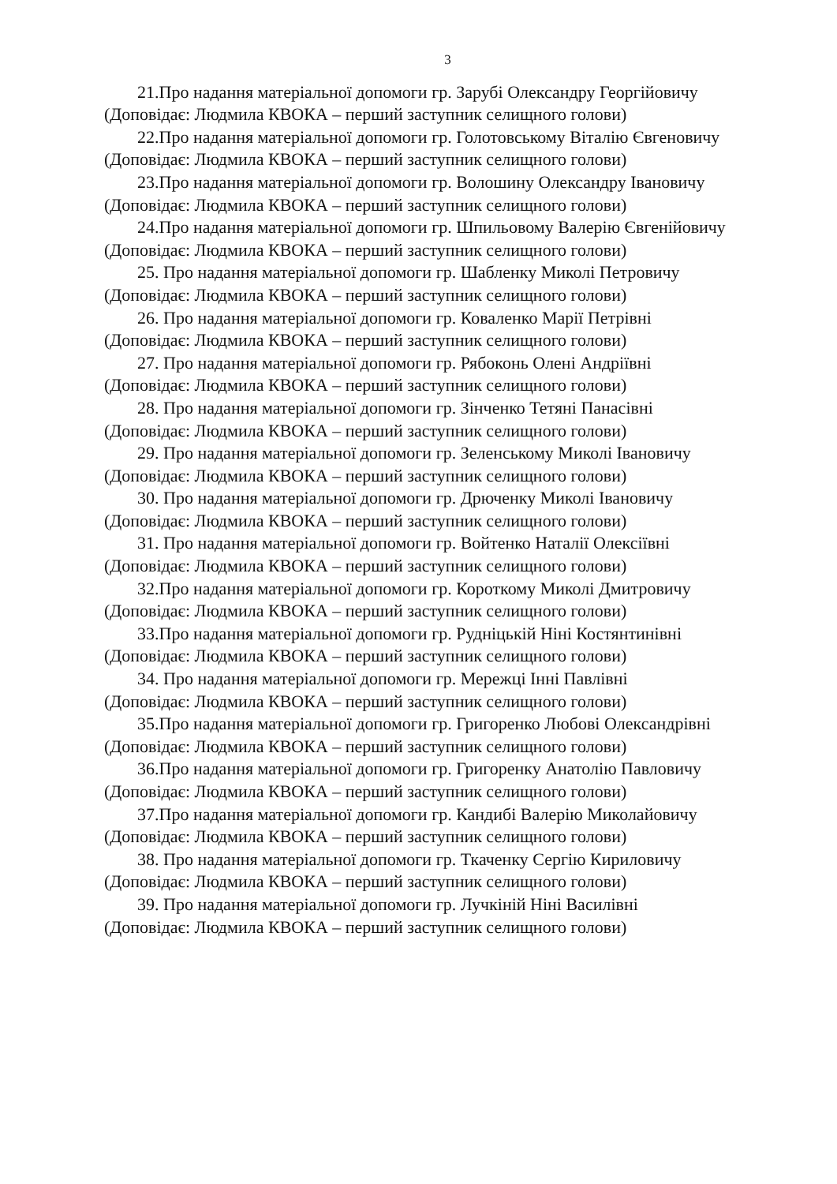3
21.Про надання матеріальної допомоги гр. Зарубі Олександру Георгійовичу
(Доповідає: Людмила КВОКА – перший заступник селищного голови)
22.Про надання матеріальної допомоги гр. Голотовському Віталію Євгеновичу
(Доповідає: Людмила КВОКА – перший заступник селищного голови)
23.Про надання матеріальної допомоги гр. Волошину Олександру Івановичу
(Доповідає: Людмила КВОКА – перший заступник селищного голови)
24.Про надання матеріальної допомоги гр. Шпильовому Валерію Євгенійовичу
(Доповідає: Людмила КВОКА – перший заступник селищного голови)
25. Про надання матеріальної допомоги гр. Шабленку Миколі Петровичу
(Доповідає: Людмила КВОКА – перший заступник селищного голови)
26. Про надання матеріальної допомоги гр. Коваленко Марії Петрівні
(Доповідає: Людмила КВОКА – перший заступник селищного голови)
27. Про надання матеріальної допомоги гр. Рябоконь Олені Андріївні
(Доповідає: Людмила КВОКА – перший заступник селищного голови)
28. Про надання матеріальної допомоги гр. Зінченко Тетяні Панасівні
(Доповідає: Людмила КВОКА – перший заступник селищного голови)
29. Про надання матеріальної допомоги гр. Зеленському Миколі Івановичу
(Доповідає: Людмила КВОКА – перший заступник селищного голови)
30. Про надання матеріальної допомоги гр. Дрюченку Миколі Івановичу
(Доповідає: Людмила КВОКА – перший заступник селищного голови)
31. Про надання матеріальної допомоги гр. Войтенко Наталії Олексіївні
(Доповідає: Людмила КВОКА – перший заступник селищного голови)
32.Про надання матеріальної допомоги гр. Короткому Миколі Дмитровичу
(Доповідає: Людмила КВОКА – перший заступник селищного голови)
33.Про надання матеріальної допомоги гр. Рудніцькій Ніні Костянтинівні
(Доповідає: Людмила КВОКА – перший заступник селищного голови)
34. Про надання матеріальної допомоги гр. Мережці Інні Павлівні
(Доповідає: Людмила КВОКА – перший заступник селищного голови)
35.Про надання матеріальної допомоги гр. Григоренко Любові Олександрівні
(Доповідає: Людмила КВОКА – перший заступник селищного голови)
36.Про надання матеріальної допомоги гр. Григоренку Анатолію Павловичу
(Доповідає: Людмила КВОКА – перший заступник селищного голови)
37.Про надання матеріальної допомоги гр. Кандибі Валерію Миколайовичу
(Доповідає: Людмила КВОКА – перший заступник селищного голови)
38. Про надання матеріальної допомоги гр. Ткаченку Сергію Кириловичу
(Доповідає: Людмила КВОКА – перший заступник селищного голови)
39. Про надання матеріальної допомоги гр. Лучкіній Ніні Василівні
(Доповідає: Людмила КВОКА – перший заступник селищного голови)